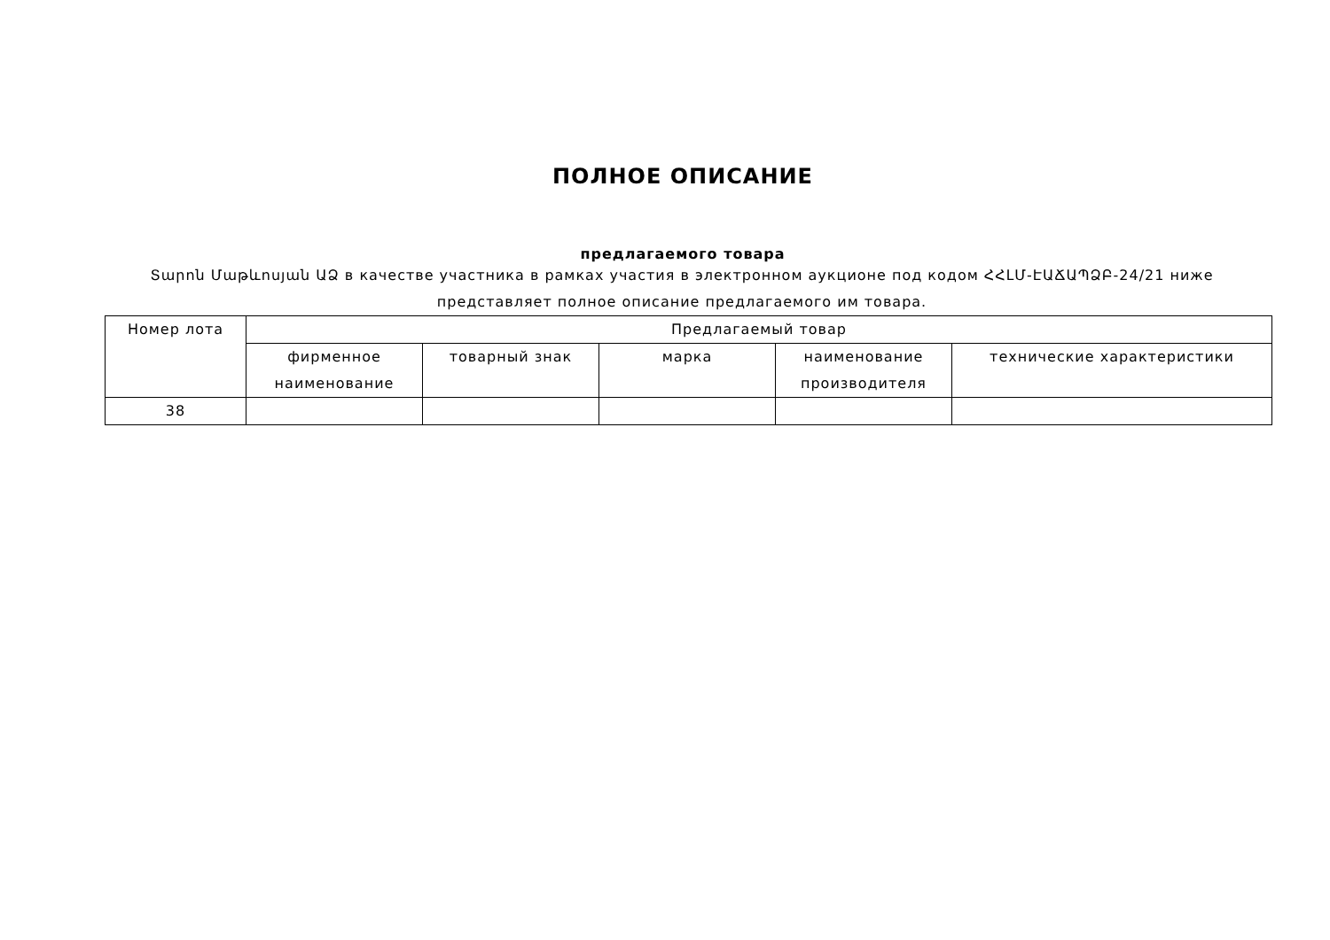ПОЛНОЕ ОПИСАНИЕ
предлагаемого товара
Տարոն Մաթևոսյան ԱՁ в качестве участника в рамках участия в электронном аукционе под кодом ՀՀԼՄ-ԷԱՃԱՊՁԲ-24/21 ниже представляет полное описание предлагаемого им товара.
| Номер лота | Предлагаемый товар | | | | |
| --- | --- | --- | --- | --- | --- |
| | фирменное наименование | товарный знак | марка | наименование производителя | технические характеристики |
| 38 | | | | | |